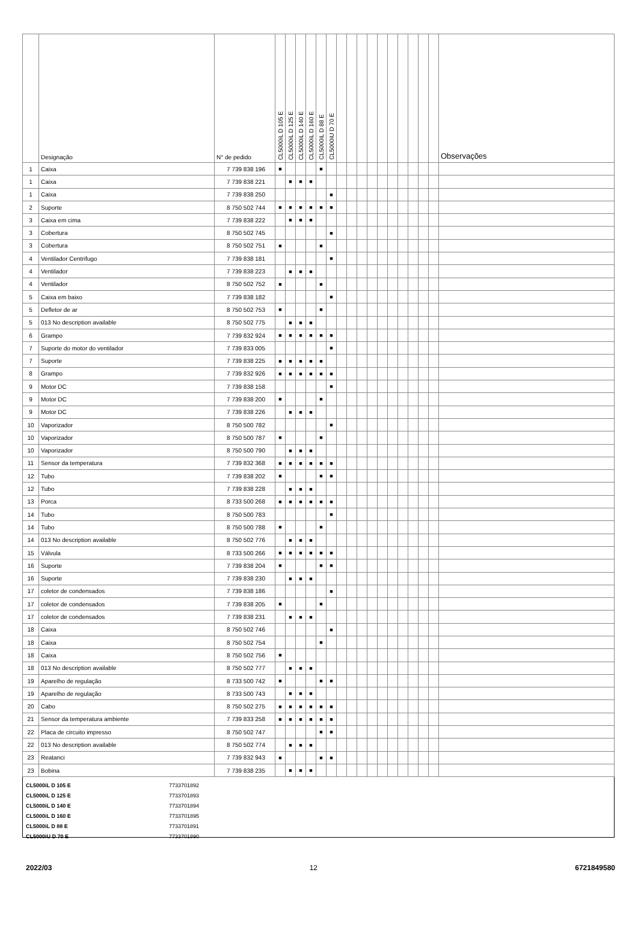| | Designação | N° de pedido | CL5000iL D 105 E | CL5000iL D 125 E | CL5000iL D 140 E | CL5000iL D 160 E | CL5000iL D 88 E | CL5000iU D 70 E | | | | | | | | | | | Observações |
| --- | --- | --- | --- | --- | --- | --- | --- | --- | --- | --- | --- | --- | --- | --- | --- | --- | --- | --- | --- |
| 1 | Caixa | 7 739 838 196 | ■ | | | | ■ | | | | | | | | | | | | |
| 1 | Caixa | 7 739 838 221 | | ■ | ■ | ■ | | | | | | | | | | | | | |
| 1 | Caixa | 7 739 838 250 | | | | | | ■ | | | | | | | | | | | |
| 2 | Suporte | 8 750 502 744 | ■ | ■ | ■ | ■ | ■ | ■ | | | | | | | | | | | |
| 3 | Caixa em cima | 7 739 838 222 | | ■ | ■ | ■ | | | | | | | | | | | | | |
| 3 | Cobertura | 8 750 502 745 | | | | | | ■ | | | | | | | | | | | |
| 3 | Cobertura | 8 750 502 751 | ■ | | | | ■ | | | | | | | | | | | | |
| 4 | Ventilador Centrifugo | 7 739 838 181 | | | | | | ■ | | | | | | | | | | | |
| 4 | Ventilador | 7 739 838 223 | | ■ | ■ | ■ | | | | | | | | | | | | | |
| 4 | Ventilador | 8 750 502 752 | ■ | | | | ■ | | | | | | | | | | | | |
| 5 | Caixa em baixo | 7 739 838 182 | | | | | | ■ | | | | | | | | | | | |
| 5 | Defletor de ar | 8 750 502 753 | ■ | | | | ■ | | | | | | | | | | | | |
| 5 | 013 No description available | 8 750 502 775 | | ■ | ■ | ■ | | | | | | | | | | | | | |
| 6 | Grampo | 7 739 832 924 | ■ | ■ | ■ | ■ | ■ | ■ | | | | | | | | | | | |
| 7 | Suporte do motor do ventilador | 7 739 833 005 | | | | | | ■ | | | | | | | | | | | |
| 7 | Suporte | 7 739 838 225 | ■ | ■ | ■ | ■ | ■ | | | | | | | | | | | | |
| 8 | Grampo | 7 739 832 926 | ■ | ■ | ■ | ■ | ■ | ■ | | | | | | | | | | | |
| 9 | Motor DC | 7 739 838 158 | | | | | | ■ | | | | | | | | | | | |
| 9 | Motor DC | 7 739 838 200 | ■ | | | | ■ | | | | | | | | | | | | |
| 9 | Motor DC | 7 739 838 226 | | ■ | ■ | ■ | | | | | | | | | | | | | |
| 10 | Vaporizador | 8 750 500 782 | | | | | | ■ | | | | | | | | | | | |
| 10 | Vaporizador | 8 750 500 787 | ■ | | | | ■ | | | | | | | | | | | | |
| 10 | Vaporizador | 8 750 500 790 | | ■ | ■ | ■ | | | | | | | | | | | | | |
| 11 | Sensor da temperatura | 7 739 832 368 | ■ | ■ | ■ | ■ | ■ | ■ | | | | | | | | | | | |
| 12 | Tubo | 7 739 838 202 | ■ | | | | ■ | ■ | | | | | | | | | | | |
| 12 | Tubo | 7 739 838 228 | | ■ | ■ | ■ | | | | | | | | | | | | | |
| 13 | Porca | 8 733 500 268 | ■ | ■ | ■ | ■ | ■ | ■ | | | | | | | | | | | |
| 14 | Tubo | 8 750 500 783 | | | | | | ■ | | | | | | | | | | | |
| 14 | Tubo | 8 750 500 788 | ■ | | | | ■ | | | | | | | | | | | | |
| 14 | 013 No description available | 8 750 502 776 | | ■ | ■ | ■ | | | | | | | | | | | | | |
| 15 | Válvula | 8 733 500 266 | ■ | ■ | ■ | ■ | ■ | ■ | | | | | | | | | | | |
| 16 | Suporte | 7 739 838 204 | ■ | | | | ■ | ■ | | | | | | | | | | | |
| 16 | Suporte | 7 739 838 230 | | ■ | ■ | ■ | | | | | | | | | | | | | |
| 17 | coletor de condensados | 7 739 838 186 | | | | | | ■ | | | | | | | | | | | |
| 17 | coletor de condensados | 7 739 838 205 | ■ | | | | ■ | | | | | | | | | | | | |
| 17 | coletor de condensados | 7 739 838 231 | | ■ | ■ | ■ | | | | | | | | | | | | | |
| 18 | Caixa | 8 750 502 746 | | | | | | ■ | | | | | | | | | | | |
| 18 | Caixa | 8 750 502 754 | | | | | ■ | | | | | | | | | | | | |
| 18 | Caixa | 8 750 502 756 | ■ | | | | | | | | | | | | | | | | |
| 18 | 013 No description available | 8 750 502 777 | | ■ | ■ | ■ | | | | | | | | | | | | | |
| 19 | Aparelho de regulação | 8 733 500 742 | ■ | | | | ■ | ■ | | | | | | | | | | | |
| 19 | Aparelho de regulação | 8 733 500 743 | | ■ | ■ | ■ | | | | | | | | | | | | | |
| 20 | Cabo | 8 750 502 275 | ■ | ■ | ■ | ■ | ■ | ■ | | | | | | | | | | | |
| 21 | Sensor da temperatura ambiente | 7 739 833 258 | ■ | ■ | ■ | ■ | ■ | ■ | | | | | | | | | | | |
| 22 | Placa de circuito impresso | 8 750 502 747 | | | | | ■ | ■ | | | | | | | | | | | |
| 22 | 013 No description available | 8 750 502 774 | | ■ | ■ | ■ | | | | | | | | | | | | | |
| 23 | Reatanci | 7 739 832 943 | ■ | | | | ■ | ■ | | | | | | | | | | | |
| 23 | Bobina | 7 739 838 235 | | ■ | ■ | ■ | | | | | | | | | | | | | |
CL5000iL D 105 E 7733701892
CL5000iL D 125 E 7733701893
CL5000iL D 140 E 7733701894
CL5000iL D 160 E 7733701895
CL5000iL D 88 E 7733701891
CL5000iU D 70 E 7733701890
2022/03 12 6721849580